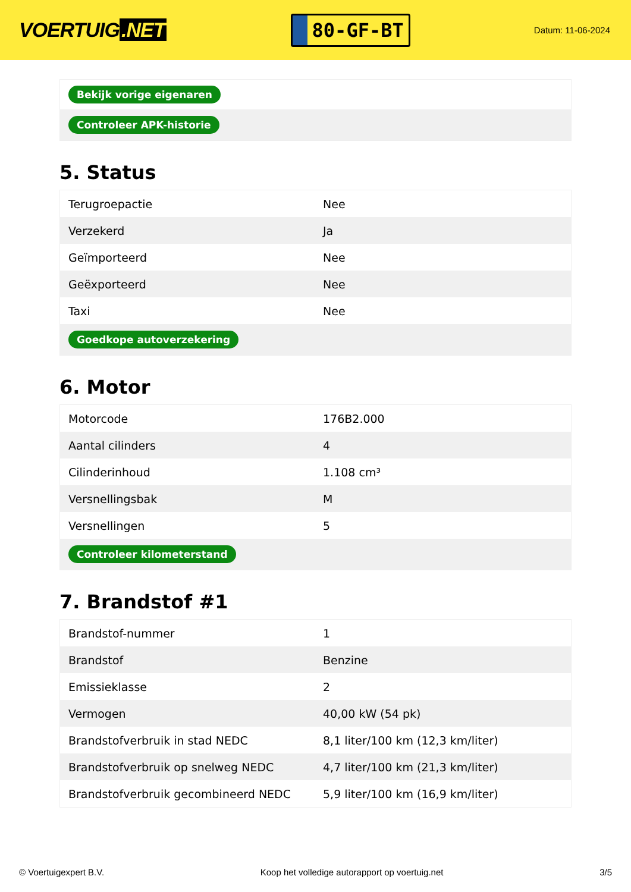VOERTUIG.NET
80-GF-BT
Datum: 11-06-2024
| Bekijk vorige eigenaren |
| Controleer APK-historie |
5. Status
| Terugroepactie | Nee |
| Verzekerd | Ja |
| Geïmporteerd | Nee |
| Geëxporteerd | Nee |
| Taxi | Nee |
| Goedkope autoverzekering | |
6. Motor
| Motorcode | 176B2.000 |
| Aantal cilinders | 4 |
| Cilinderinhoud | 1.108 cm³ |
| Versnellingsbak | M |
| Versnellingen | 5 |
| Controleer kilometerstand | |
7. Brandstof #1
| Brandstof-nummer | 1 |
| Brandstof | Benzine |
| Emissieklasse | 2 |
| Vermogen | 40,00 kW (54 pk) |
| Brandstofverbruik in stad NEDC | 8,1 liter/100 km (12,3 km/liter) |
| Brandstofverbruik op snelweg NEDC | 4,7 liter/100 km (21,3 km/liter) |
| Brandstofverbruik gecombineerd NEDC | 5,9 liter/100 km (16,9 km/liter) |
© Voertuigexpert B.V. Koop het volledige autorapport op voertuig.net 3/5